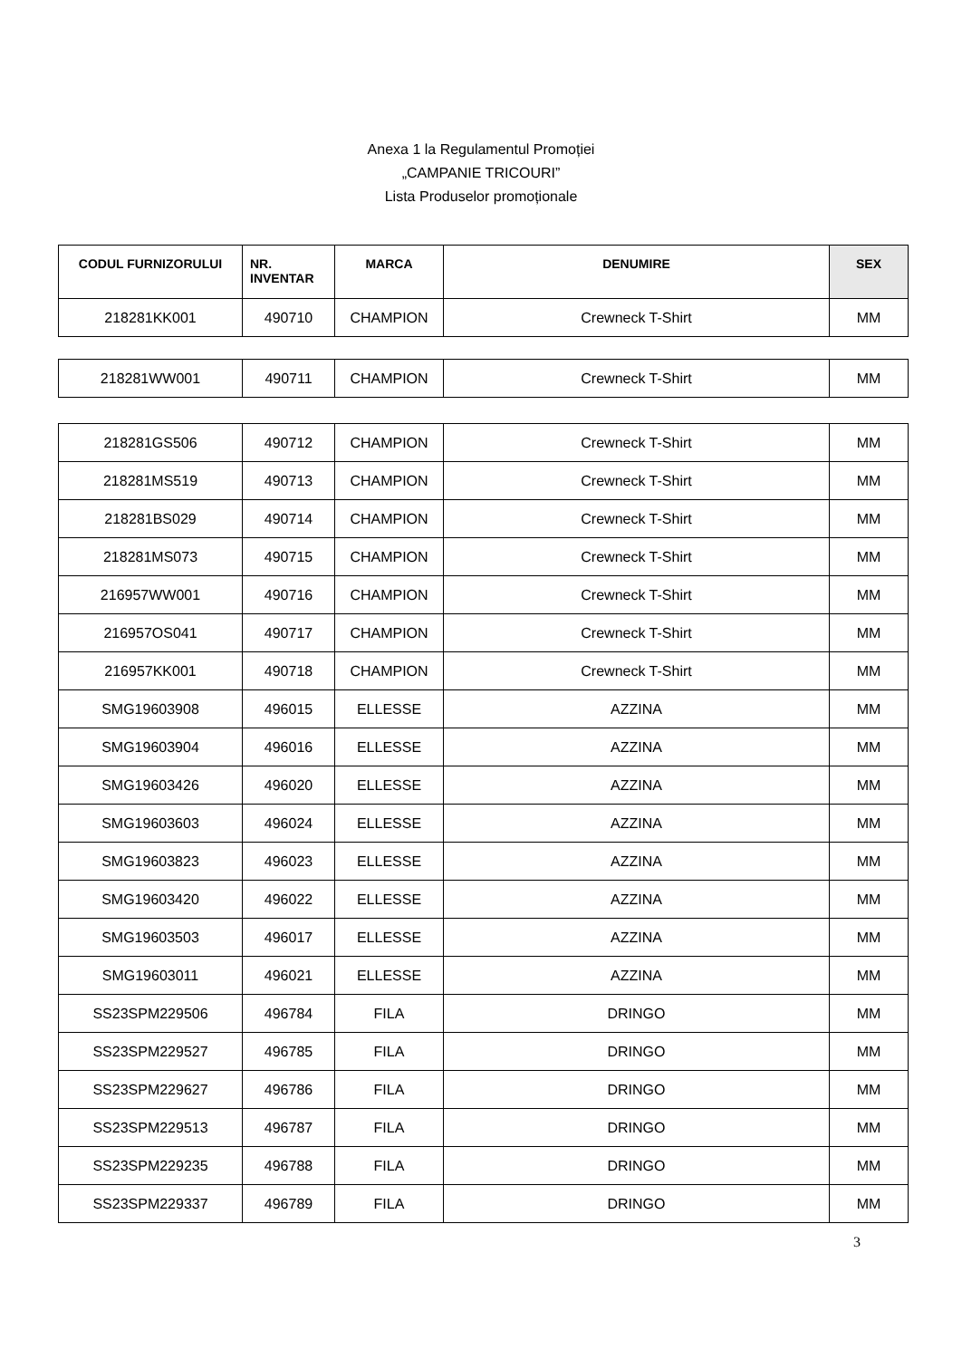Anexa 1 la Regulamentul Promoției
„CAMPANIE TRICOURI”
Lista Produselor promoționale
| CODUL FURNIZORULUI | NR. INVENTAR | MARCA | DENUMIRE | SEX |
| --- | --- | --- | --- | --- |
| 218281KK001 | 490710 | CHAMPION | Crewneck T-Shirt | MM |
| 218281WW001 | 490711 | CHAMPION | Crewneck T-Shirt | MM |
| 218281GS506 | 490712 | CHAMPION | Crewneck T-Shirt | MM |
| 218281MS519 | 490713 | CHAMPION | Crewneck T-Shirt | MM |
| 218281BS029 | 490714 | CHAMPION | Crewneck T-Shirt | MM |
| 218281MS073 | 490715 | CHAMPION | Crewneck T-Shirt | MM |
| 216957WW001 | 490716 | CHAMPION | Crewneck T-Shirt | MM |
| 216957OS041 | 490717 | CHAMPION | Crewneck T-Shirt | MM |
| 216957KK001 | 490718 | CHAMPION | Crewneck T-Shirt | MM |
| SMG19603908 | 496015 | ELLESSE | AZZINA | MM |
| SMG19603904 | 496016 | ELLESSE | AZZINA | MM |
| SMG19603426 | 496020 | ELLESSE | AZZINA | MM |
| SMG19603603 | 496024 | ELLESSE | AZZINA | MM |
| SMG19603823 | 496023 | ELLESSE | AZZINA | MM |
| SMG19603420 | 496022 | ELLESSE | AZZINA | MM |
| SMG19603503 | 496017 | ELLESSE | AZZINA | MM |
| SMG19603011 | 496021 | ELLESSE | AZZINA | MM |
| SS23SPM229506 | 496784 | FILA | DRINGO | MM |
| SS23SPM229527 | 496785 | FILA | DRINGO | MM |
| SS23SPM229627 | 496786 | FILA | DRINGO | MM |
| SS23SPM229513 | 496787 | FILA | DRINGO | MM |
| SS23SPM229235 | 496788 | FILA | DRINGO | MM |
| SS23SPM229337 | 496789 | FILA | DRINGO | MM |
3